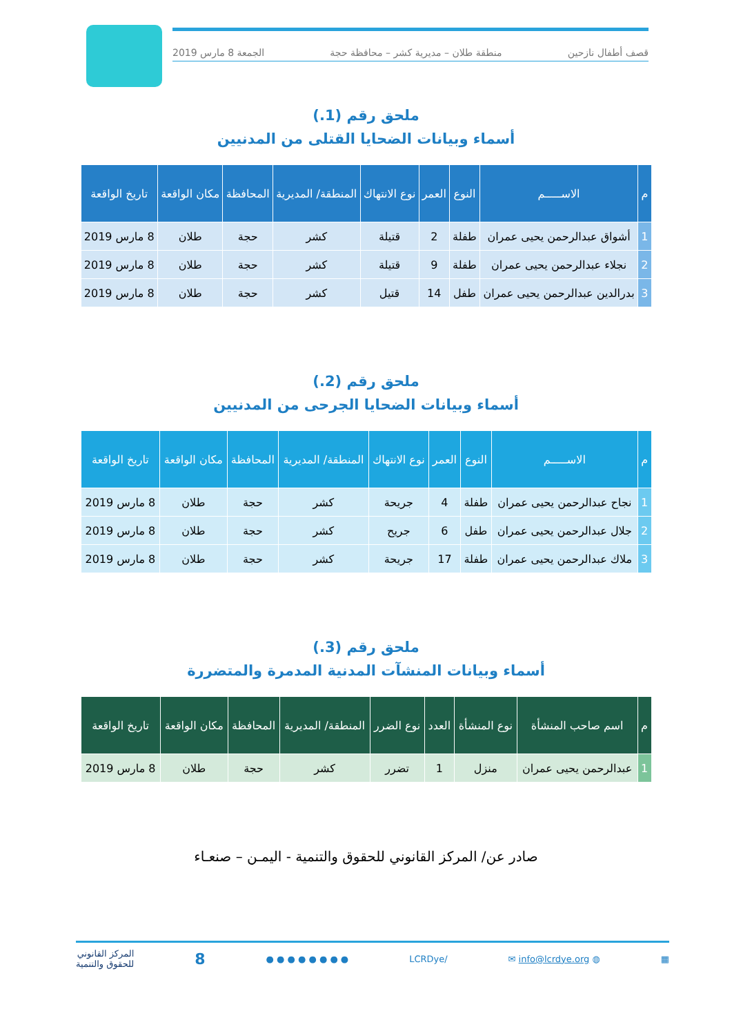قصف أطفال نازحين منطقة طلان – مديرية كشر – محافظة حجة الجمعة 8 مارس 2019
ملحق رقم (1.)
أسماء وبيانات الضحايا القتلى من المدنيين
| م | الاســـــم | النوع | العمر | نوع الانتهاك | المنطقة/ المديرية | المحافظة | مكان الواقعة | تاريخ الواقعة |
| --- | --- | --- | --- | --- | --- | --- | --- | --- |
| 1 | أشواق عبدالرحمن يحيى عمران | طفلة | 2 | قتيلة | كشر | حجة | طلان | 8 مارس 2019 |
| 2 | نجلاء عبدالرحمن يحيى عمران | طفلة | 9 | قتيلة | كشر | حجة | طلان | 8 مارس 2019 |
| 3 | بدرالدين عبدالرحمن يحيى عمران | طفل | 14 | قتيل | كشر | حجة | طلان | 8 مارس 2019 |
ملحق رقم (2.)
أسماء وبيانات الضحايا الجرحى من المدنيين
| م | الاســـــم | النوع | العمر | نوع الانتهاك | المنطقة/ المديرية | المحافظة | مكان الواقعة | تاريخ الواقعة |
| --- | --- | --- | --- | --- | --- | --- | --- | --- |
| 1 | نجاح عبدالرحمن يحيى عمران | طفلة | 4 | جريحة | كشر | حجة | طلان | 8 مارس 2019 |
| 2 | جلال عبدالرحمن يحيى عمران | طفل | 6 | جريح | كشر | حجة | طلان | 8 مارس 2019 |
| 3 | ملاك عبدالرحمن يحيى عمران | طفلة | 17 | جريحة | كشر | حجة | طلان | 8 مارس 2019 |
ملحق رقم (3.)
أسماء وبيانات المنشآت المدنية المدمرة والمتضررة
| م | اسم صاحب المنشأة | نوع المنشأة | العدد | نوع الضرر | المنطقة/ المديرية | المحافظة | مكان الواقعة | تاريخ الواقعة |
| --- | --- | --- | --- | --- | --- | --- | --- | --- |
| 1 | عبدالرحمن يحيى عمران | منزل | 1 | تضرر | كشر | حجة | طلان | 8 مارس 2019 |
صادر عن/ المركز القانوني للحقوق والتنمية - اليمـن – صنعـاء
▦ ◍ info@lcrdye.org ✉ /LCRDye ● ● ● ● ● ● ● ● 8 المركز القانوني
للحقوق والتنمية